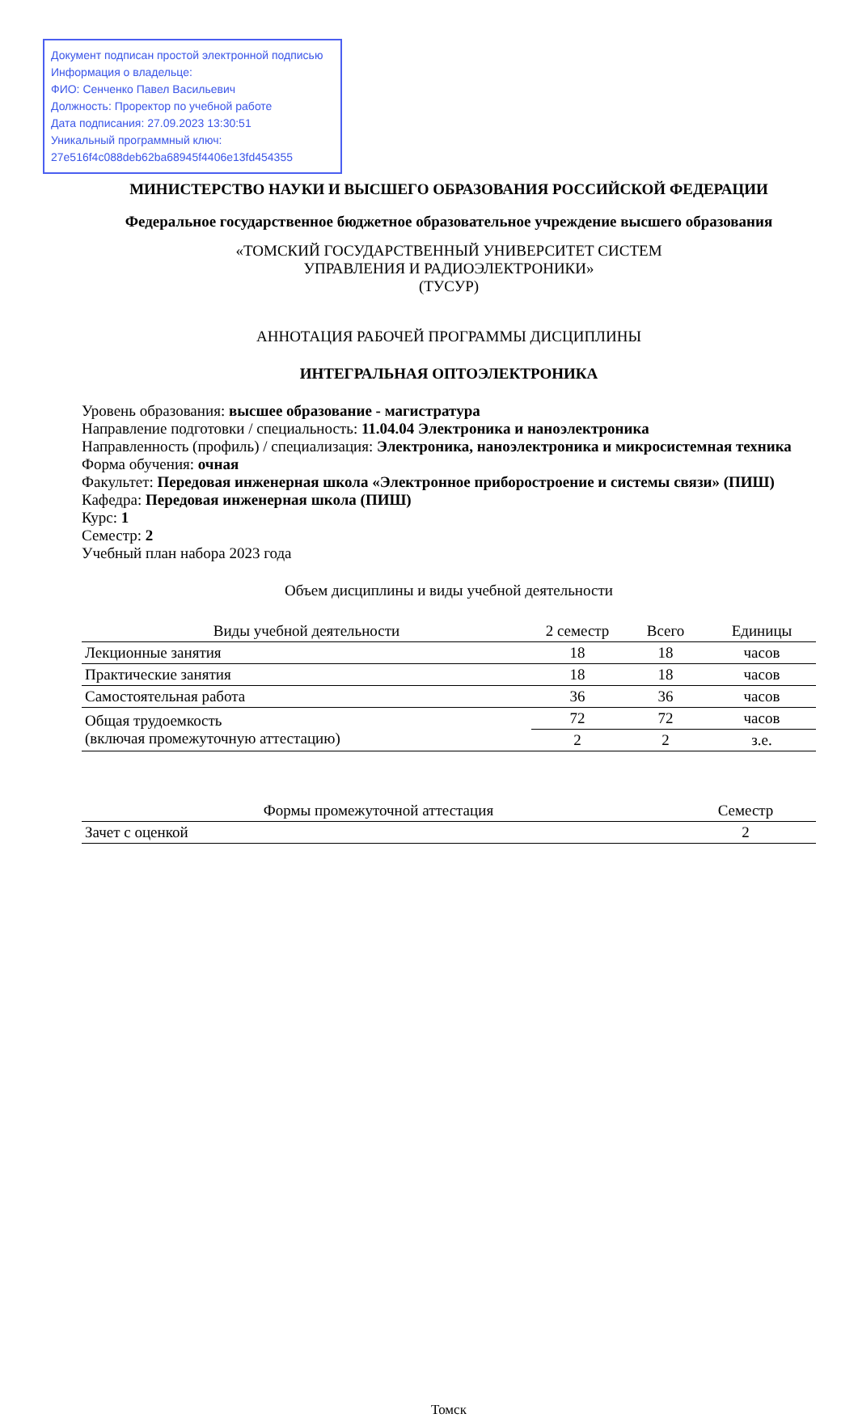Документ подписан простой электронной подписью
Информация о владельце:
ФИО: Сенченко Павел Васильевич
Должность: Проректор по учебной работе
Дата подписания: 27.09.2023 13:30:51
Уникальный программный ключ:
27e516f4c088deb62ba68945f4406e13fd454355
МИНИСТЕРСТВО НАУКИ И ВЫСШЕГО ОБРАЗОВАНИЯ РОССИЙСКОЙ ФЕДЕРАЦИИ
Федеральное государственное бюджетное образовательное учреждение высшего образования
«ТОМСКИЙ ГОСУДАРСТВЕННЫЙ УНИВЕРСИТЕТ СИСТЕМ
УПРАВЛЕНИЯ И РАДИОЭЛЕКТРОНИКИ»
(ТУСУР)
АННОТАЦИЯ РАБОЧЕЙ ПРОГРАММЫ ДИСЦИПЛИНЫ
ИНТЕГРАЛЬНАЯ ОПТОЭЛЕКТРОНИКА
Уровень образования: высшее образование - магистратура
Направление подготовки / специальность: 11.04.04 Электроника и наноэлектроника
Направленность (профиль) / специализация: Электроника, наноэлектроника и микросистемная техника
Форма обучения: очная
Факультет: Передовая инженерная школа «Электронное приборостроение и системы связи» (ПИШ)
Кафедра: Передовая инженерная школа (ПИШ)
Курс: 1
Семестр: 2
Учебный план набора 2023 года
Объем дисциплины и виды учебной деятельности
| Виды учебной деятельности | 2 семестр | Всего | Единицы |
| --- | --- | --- | --- |
| Лекционные занятия | 18 | 18 | часов |
| Практические занятия | 18 | 18 | часов |
| Самостоятельная работа | 36 | 36 | часов |
| Общая трудоемкость (включая промежуточную аттестацию) | 72 | 72 | часов |
| | 2 | 2 | з.е. |
| Формы промежуточной аттестация | Семестр |
| --- | --- |
| Зачет с оценкой | 2 |
Томск